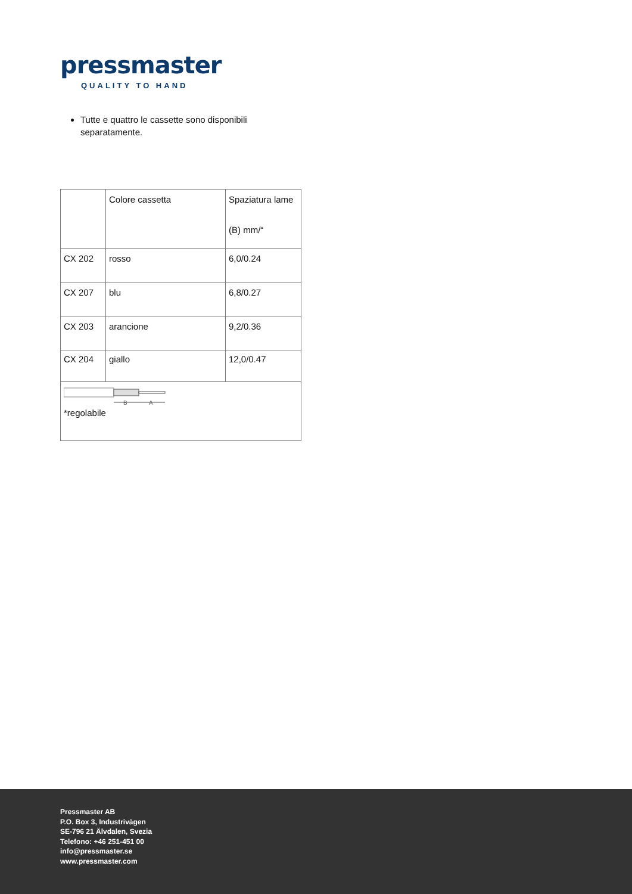pressmaster
QUALITY TO HAND
Tutte e quattro le cassette sono disponibili separatamente.
| | Colore cassetta | Spaziatura lame (B) mm/“ |
| CX 202 | rosso | 6,0/0.24 |
| CX 207 | blu | 6,8/0.27 |
| CX 203 | arancione | 9,2/0.36 |
| CX 204 | giallo | 12,0/0.47 |
| B A *regolabile | | |
Pressmaster AB
P.O. Box 3, Industrivägen
SE-796 21 Älvdalen, Svezia
Telefono: +46 251-451 00
info@pressmaster.se
www.pressmaster.com